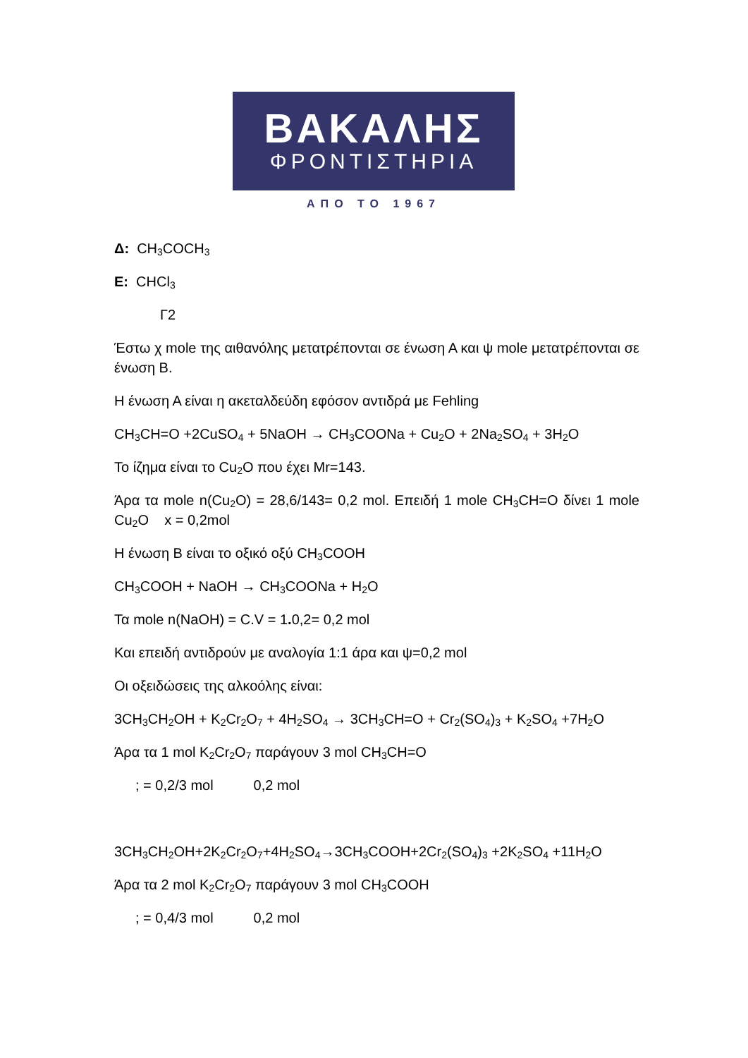ΒΑΚΑΛΗΣ
ΦΡΟΝΤΙΣΤΗΡΙΑ
ΑΠΟ ΤΟ 1967
Δ: CH<sub>3</sub>COCH<sub>3</sub>
Ε: CHCl<sub>3</sub>
Γ2
Έστω χ mole της αιθανόλης μετατρέπονται σε ένωση Α και ψ mole μετατρέπονται σε ένωση Β.
Η ένωση Α είναι η ακεταλδεύδη εφόσον αντιδρά με Fehling
CH<sub>3</sub>CH=O +2CuSO<sub>4</sub> + 5NaOH → CH<sub>3</sub>COONa + Cu<sub>2</sub>O + 2Na<sub>2</sub>SO<sub>4</sub> + 3H<sub>2</sub>O
Το ίζημα είναι το Cu<sub>2</sub>O που έχει Mr=143.
Άρα τα mole n(Cu<sub>2</sub>O) = 28,6/143= 0,2 mol. Επειδή 1 mole CH<sub>3</sub>CH=O δίνει 1 mole Cu<sub>2</sub>O x = 0,2mol
Η ένωση Β είναι το οξικό οξύ CH<sub>3</sub>COOH
CH<sub>3</sub>COOH + NaOH → CH<sub>3</sub>COONa + H<sub>2</sub>O
Τα mole n(NaOH) = C.V = 1. 0,2= 0,2 mol
Και επειδή αντιδρούν με αναλογία 1:1 άρα και ψ=0,2 mol
Οι οξειδώσεις της αλκοόλης είναι:
3CH<sub>3</sub>CH<sub>2</sub>OH + K<sub>2</sub>Cr<sub>2</sub>O<sub>7</sub> + 4H<sub>2</sub>SO<sub>4</sub> → 3CH<sub>3</sub>CH=O + Cr<sub>2</sub>(SO<sub>4</sub>)<sub>3</sub> + K<sub>2</sub>SO<sub>4</sub> +7H<sub>2</sub>O
Άρα τα 1 mol K<sub>2</sub>Cr<sub>2</sub>O<sub>7</sub> παράγουν 3 mol CH<sub>3</sub>CH=O
; = 0,2/3 mol 0,2 mol
3CH<sub>3</sub>CH<sub>2</sub>OH+2K<sub>2</sub>Cr<sub>2</sub>O<sub>7</sub>+4H<sub>2</sub>SO<sub>4</sub>→3CH<sub>3</sub>COOH+2Cr<sub>2</sub>(SO<sub>4</sub>)<sub>3</sub> +2K<sub>2</sub>SO<sub>4</sub> +11H<sub>2</sub>O
Άρα τα 2 mol K<sub>2</sub>Cr<sub>2</sub>O<sub>7</sub> παράγουν 3 mol CH<sub>3</sub>COOH
; = 0,4/3 mol 0,2 mol